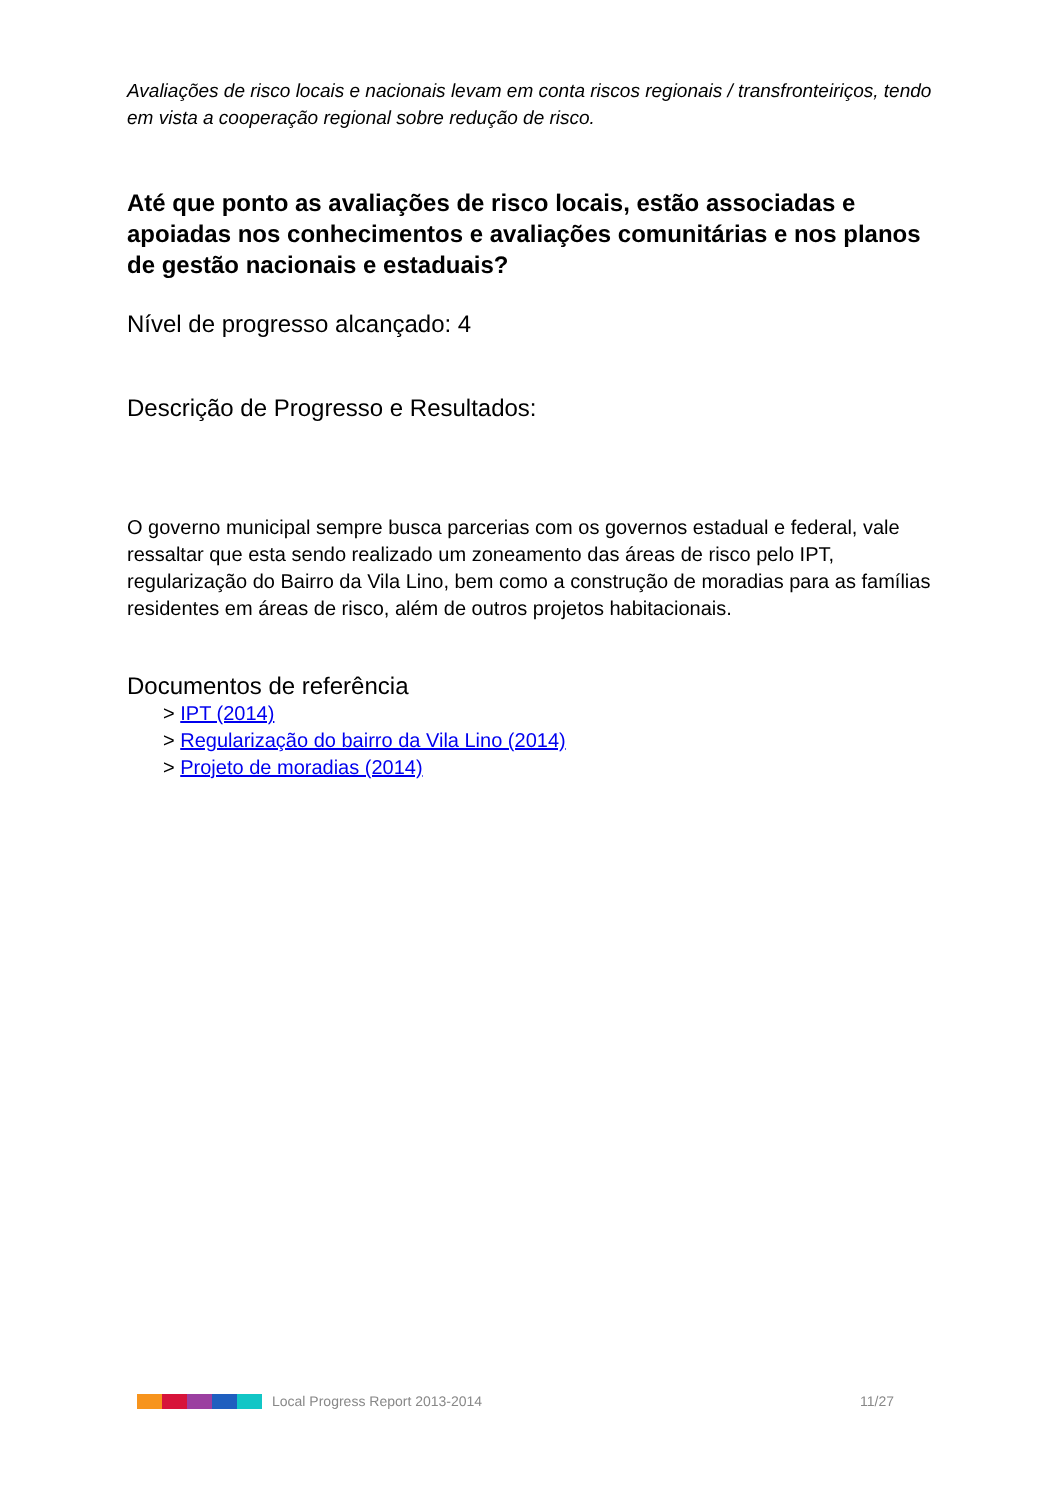Avaliações de risco locais e nacionais levam em conta riscos regionais / transfronteiriços, tendo em vista a cooperação regional sobre redução de risco.
Até que ponto as avaliações de risco locais, estão associadas e apoiadas nos conhecimentos e avaliações comunitárias e nos planos de gestão nacionais e estaduais?
Nível de progresso alcançado: 4
Descrição de Progresso e Resultados:
O governo municipal sempre busca parcerias com os governos estadual e federal, vale ressaltar que esta sendo realizado um zoneamento das áreas de risco pelo IPT, regularização do Bairro da Vila Lino, bem como a construção de moradias para as famílias residentes em áreas de risco, além de outros projetos habitacionais.
Documentos de referência
> IPT (2014)
> Regularização do bairro da Vila Lino (2014)
> Projeto de moradias (2014)
Local Progress Report 2013-2014 11/27